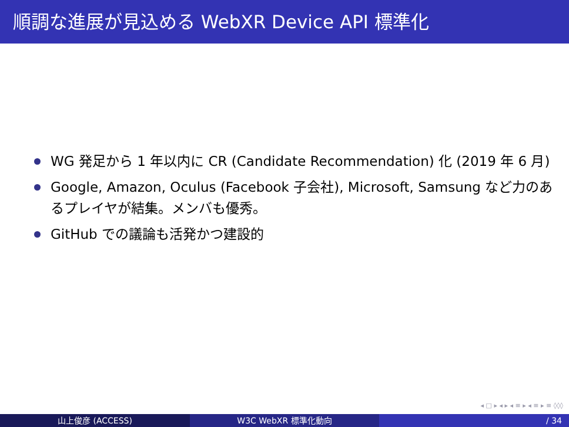順調な進展が見込める WebXR Device API 標準化
WG 発足から 1 年以内に CR (Candidate Recommendation) 化 (2019 年 6 月)
Google, Amazon, Oculus (Facebook 子会社), Microsoft, Samsung など力のあるプレイヤが結集。メンバも優秀。
GitHub での議論も活発かつ建設的
◂ □ ▸ ◂ ▸ ◂ ≡ ▸ ◂ ≡ ▸ ≡ ◊◊◊
山上俊彦 (ACCESS) W3C WebXR 標準化動向 / 34